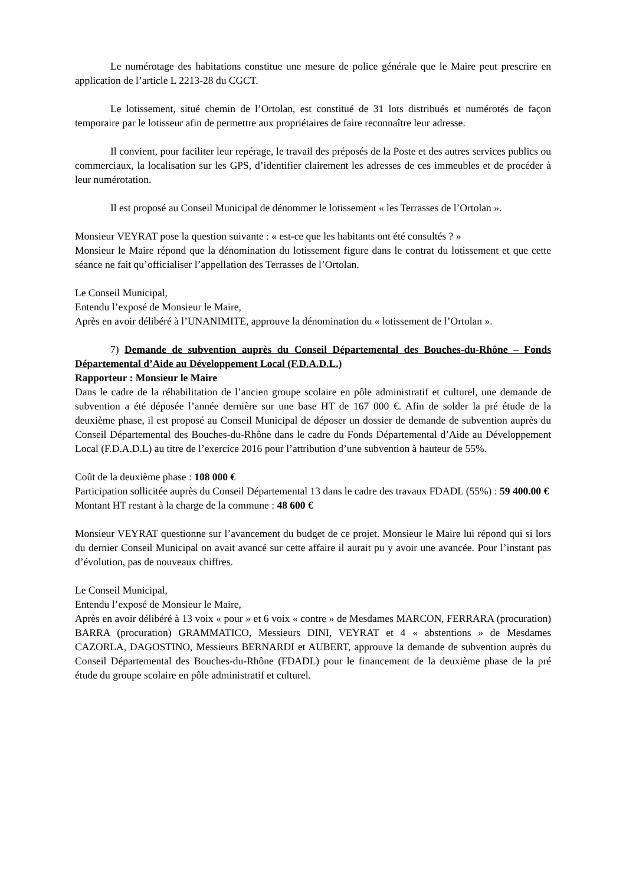Le numérotage des habitations constitue une mesure de police générale que le Maire peut prescrire en application de l’article L 2213-28 du CGCT.
Le lotissement, situé chemin de l’Ortolan, est constitué de 31 lots distribués et numérotés de façon temporaire par le lotisseur afin de permettre aux propriétaires de faire reconnaître leur adresse.
Il convient, pour faciliter leur repérage, le travail des préposés de la Poste et des autres services publics ou commerciaux, la localisation sur les GPS, d’identifier clairement les adresses de ces immeubles et de procéder à leur numérotation.
Il est proposé au Conseil Municipal de dénommer le lotissement « les Terrasses de l’Ortolan ».
Monsieur VEYRAT pose la question suivante : « est-ce que les habitants ont été consultés ? »
Monsieur le Maire répond que la dénomination du lotissement figure dans le contrat du lotissement et que cette séance ne fait qu’officialiser l’appellation des Terrasses de l’Ortolan.
Le Conseil Municipal,
Entendu l’exposé de Monsieur le Maire,
Après en avoir délibéré à l’UNANIMITE, approuve la dénomination du « lotissement de l’Ortolan ».
7) Demande de subvention auprès du Conseil Départemental des Bouches-du-Rhône – Fonds Départemental d’Aide au Développement Local (F.D.A.D.L.)
Rapporteur : Monsieur le Maire
Dans le cadre de la réhabilitation de l’ancien groupe scolaire en pôle administratif et culturel, une demande de subvention a été déposée l’année dernière sur une base HT de 167 000 €. Afin de solder la pré étude de la deuxième phase, il est proposé au Conseil Municipal de déposer un dossier de demande de subvention auprès du Conseil Départemental des Bouches-du-Rhône dans le cadre du Fonds Départemental d’Aide au Développement Local (F.D.A.D.L) au titre de l’exercice 2016 pour l’attribution d’une subvention à hauteur de 55%.
Coût de la deuxième phase : 108 000 €
Participation sollicitée auprès du Conseil Départemental 13 dans le cadre des travaux FDADL (55%) : 59 400.00 €
Montant HT restant à la charge de la commune : 48 600 €
Monsieur VEYRAT questionne sur l’avancement du budget de ce projet. Monsieur le Maire lui répond qui si lors du dernier Conseil Municipal on avait avancé sur cette affaire il aurait pu y avoir une avancée. Pour l’instant pas d’évolution, pas de nouveaux chiffres.
Le Conseil Municipal,
Entendu l’exposé de Monsieur le Maire,
Après en avoir délibéré à 13 voix « pour » et 6 voix « contre » de Mesdames MARCON, FERRARA (procuration) BARRA (procuration) GRAMMATICO, Messieurs DINI, VEYRAT et 4 « abstentions » de Mesdames CAZORLA, DAGOSTINO, Messieurs BERNARDI et AUBERT, approuve la demande de subvention auprès du Conseil Départemental des Bouches-du-Rhône (FDADL) pour le financement de la deuxième phase de la pré étude du groupe scolaire en pôle administratif et culturel.